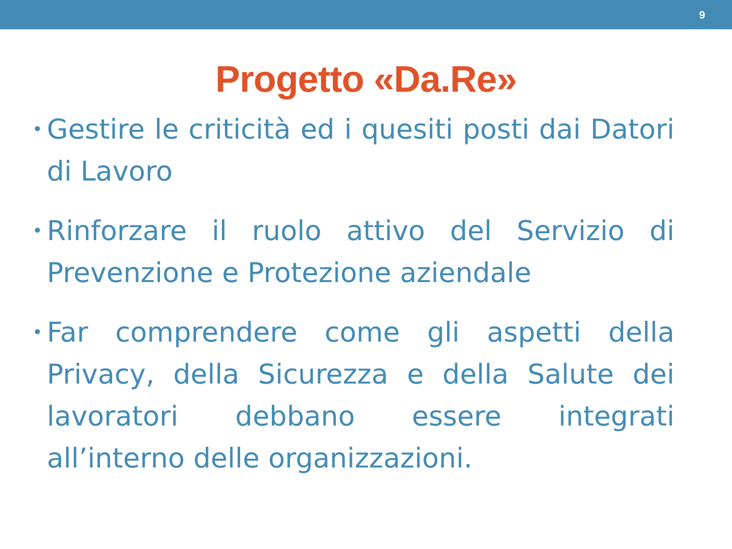9
Progetto «Da.Re»
• Gestire le criticità ed i quesiti posti dai Datori di Lavoro
• Rinforzare il ruolo attivo del Servizio di Prevenzione e Protezione aziendale
• Far comprendere come gli aspetti della Privacy, della Sicurezza e della Salute dei lavoratori debbano essere integrati all’interno delle organizzazioni.